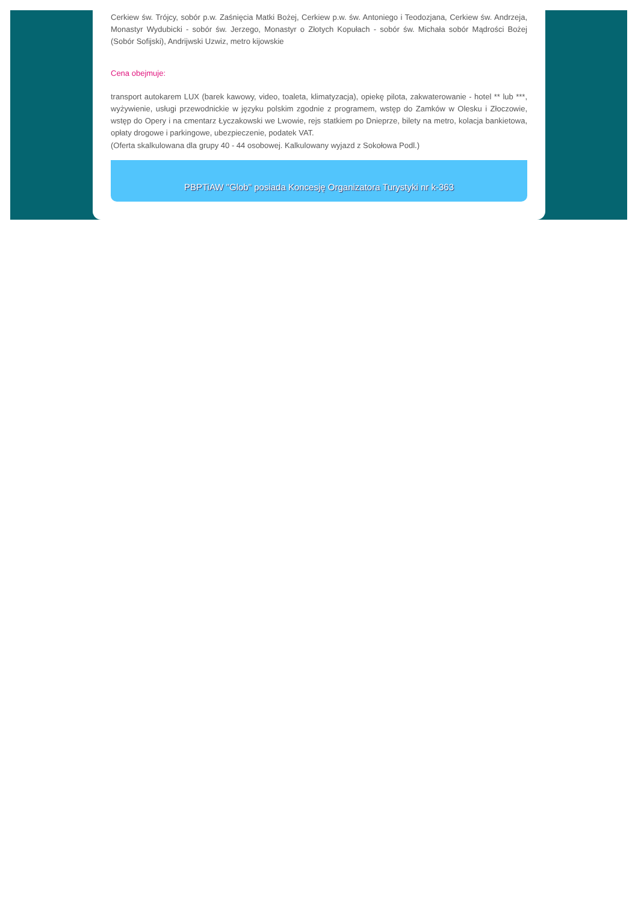Cerkiew św. Trójcy, sobór p.w. Zaśnięcia Matki Bożej, Cerkiew p.w. św. Antoniego i Teodozjana, Cerkiew św. Andrzeja, Monastyr Wydubicki - sobór św. Jerzego, Monastyr o Złotych Kopułach - sobór św. Michała sobór Mądrości Bożej (Sobór Sofijski), Andrijwski Uzwiz, metro kijowskie
Cena obejmuje:
transport autokarem LUX (barek kawowy, video, toaleta, klimatyzacja), opiekę pilota, zakwaterowanie - hotel ** lub ***, wyżywienie, usługi przewodnickie w języku polskim zgodnie z programem, wstęp do Zamków w Olesku i Złoczowie, wstęp do Opery i na cmentarz Łyczakowski we Lwowie, rejs statkiem po Dnieprze, bilety na metro, kolacja bankietowa, opłaty drogowe i parkingowe, ubezpieczenie, podatek VAT.
(Oferta skalkulowana dla grupy 40 - 44 osobowej. Kalkulowany wyjazd z Sokołowa Podl.)
PBPTiAW "Glob" posiada Koncesję Organizatora Turystyki nr k-363